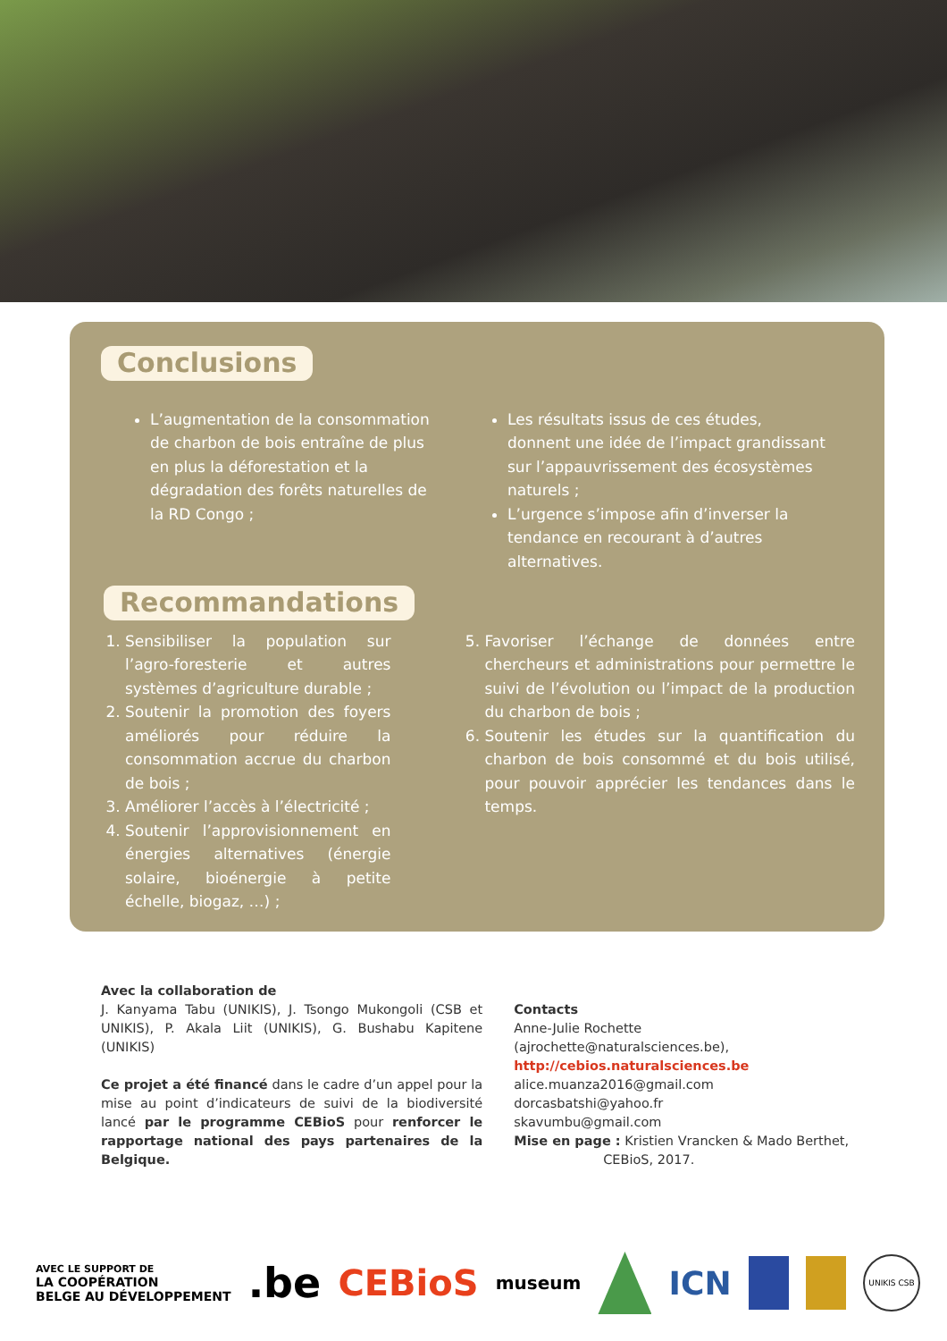Conclusions
L’augmentation de la consommation de charbon de bois entraîne de plus en plus la déforestation et la dégradation des forêts naturelles de la RD Congo ;
Les résultats issus de ces études, donnent une idée de l’impact grandissant sur l’appauvrissement des écosystèmes naturels ;
L’urgence s’impose afin d’inverser la tendance en recourant à d’autres alternatives.
Recommandations
1. Sensibiliser la population sur l’agro-foresterie et autres systèmes d’agriculture durable ;
2. Soutenir la promotion des foyers améliorés pour réduire la consommation accrue du charbon de bois ;
3. Améliorer l’accès à l’électricité ;
4. Soutenir l’approvisionnement en énergies alternatives (énergie solaire, bioénergie à petite échelle, biogaz, …) ;
5. Favoriser l’échange de données entre chercheurs et administrations pour permettre le suivi de l’évolution ou l’impact de la production du charbon de bois ;
6. Soutenir les études sur la quantification du charbon de bois consommé et du bois utilisé, pour pouvoir apprécier les tendances dans le temps.
Avec la collaboration de
J. Kanyama Tabu (UNIKIS), J. Tsongo Mukongoli (CSB et UNIKIS), P. Akala Liit (UNIKIS), G. Bushabu Kapitene (UNIKIS)
Ce projet a été financé dans le cadre d’un appel pour la mise au point d’indicateurs de suivi de la biodiversité lancé par le programme CEBioS pour renforcer le rapportage national des pays partenaires de la Belgique.
Contacts
Anne-Julie Rochette (ajrochette@naturalsciences.be),
http://cebios.naturalsciences.be
alice.muanza2016@gmail.com
dorcasbatshi@yahoo.fr
skavumbu@gmail.com
Mise en page : Kristien Vrancken & Mado Berthet,
CEBioS, 2017.
AVEC LE SUPPORT DE
LA COOPÉRATION
BELGE AU DÉVELOPPEMENT
.be
CEBioS
museum
ICN
UNIKIS CSB